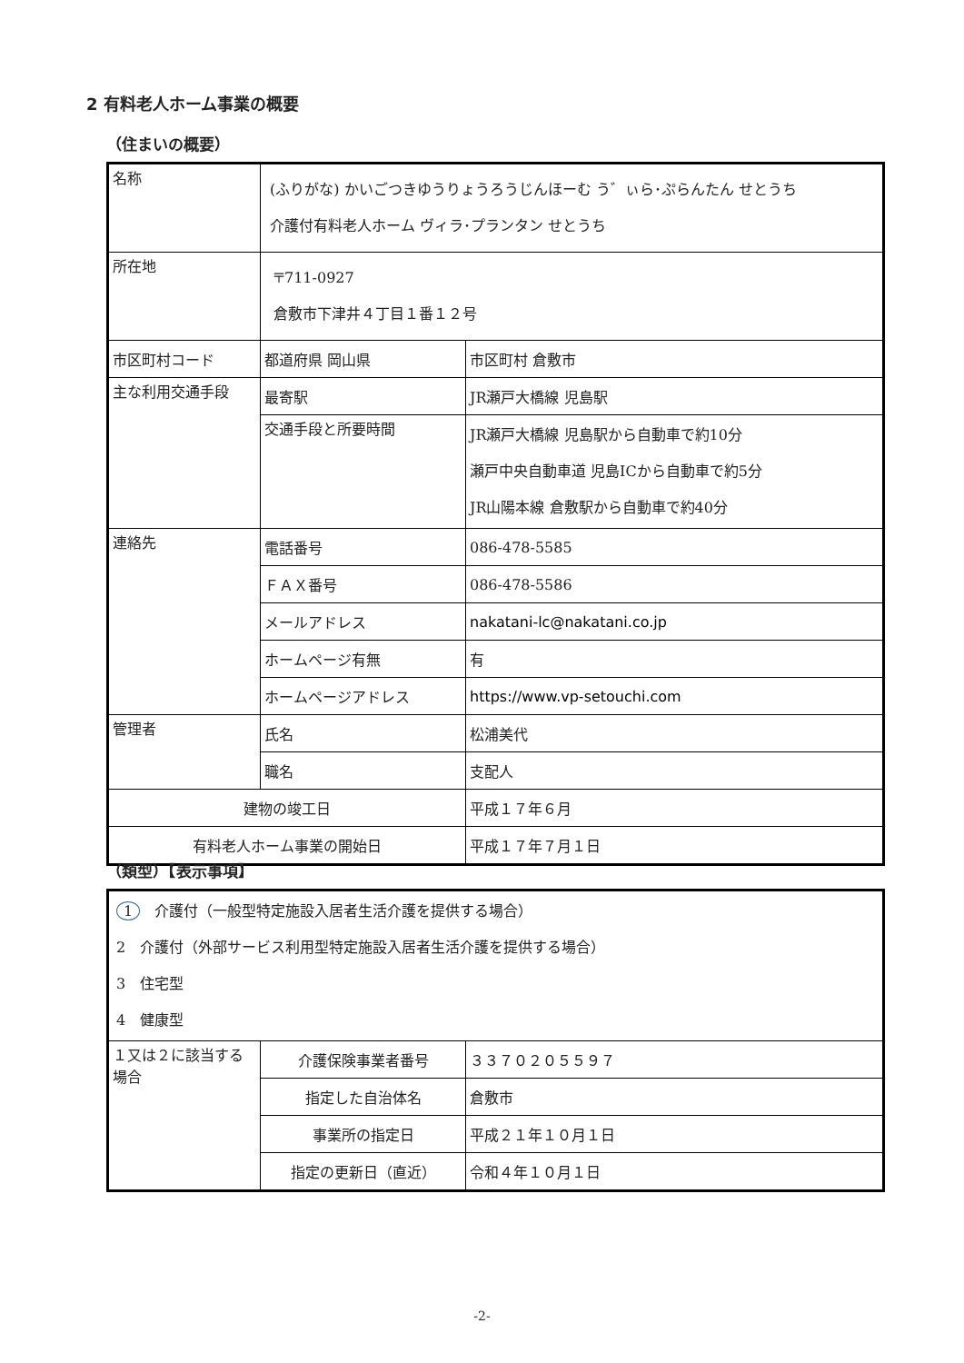2 有料老人ホーム事業の概要
（住まいの概要）
| 名称 | (ふりがな) かいごつきゆうりょうろうじんほーむ う゛ぃら･ぷらんたん せとうち 介護付有料老人ホーム ヴィラ･プランタン せとうち | |
| 所在地 | 〒711-0927 倉敷市下津井４丁目１番１２号 | |
| 市区町村コード | 都道府県 岡山県 | 市区町村 倉敷市 |
| 主な利用交通手段 | 最寄駅 | JR瀬戸大橋線 児島駅 |
| | 交通手段と所要時間 | JR瀬戸大橋線 児島駅から自動車で約10分 瀬戸中央自動車道 児島ICから自動車で約5分 JR山陽本線 倉敷駅から自動車で約40分 |
| 連絡先 | 電話番号 | 086-478-5585 |
| | ＦＡＸ番号 | 086-478-5586 |
| | メールアドレス | nakatani-lc@nakatani.co.jp |
| | ホームページ有無 | 有 |
| | ホームページアドレス | https://www.vp-setouchi.com |
| 管理者 | 氏名 | 松浦美代 |
| | 職名 | 支配人 |
| 建物の竣工日 | | 平成１７年６月 |
| 有料老人ホーム事業の開始日 | | 平成１７年７月１日 |
（類型）【表示事項】
| 1 介護付（一般型特定施設入居者生活介護を提供する場合） 2 介護付（外部サービス利用型特定施設入居者生活介護を提供する場合） 3 住宅型 4 健康型 | | |
| １又は２に該当する場合 | 介護保険事業者番号 | ３３７０２０５５９７ |
| | 指定した自治体名 | 倉敷市 |
| | 事業所の指定日 | 平成２１年１０月１日 |
| | 指定の更新日（直近） | 令和４年１０月１日 |
-2-